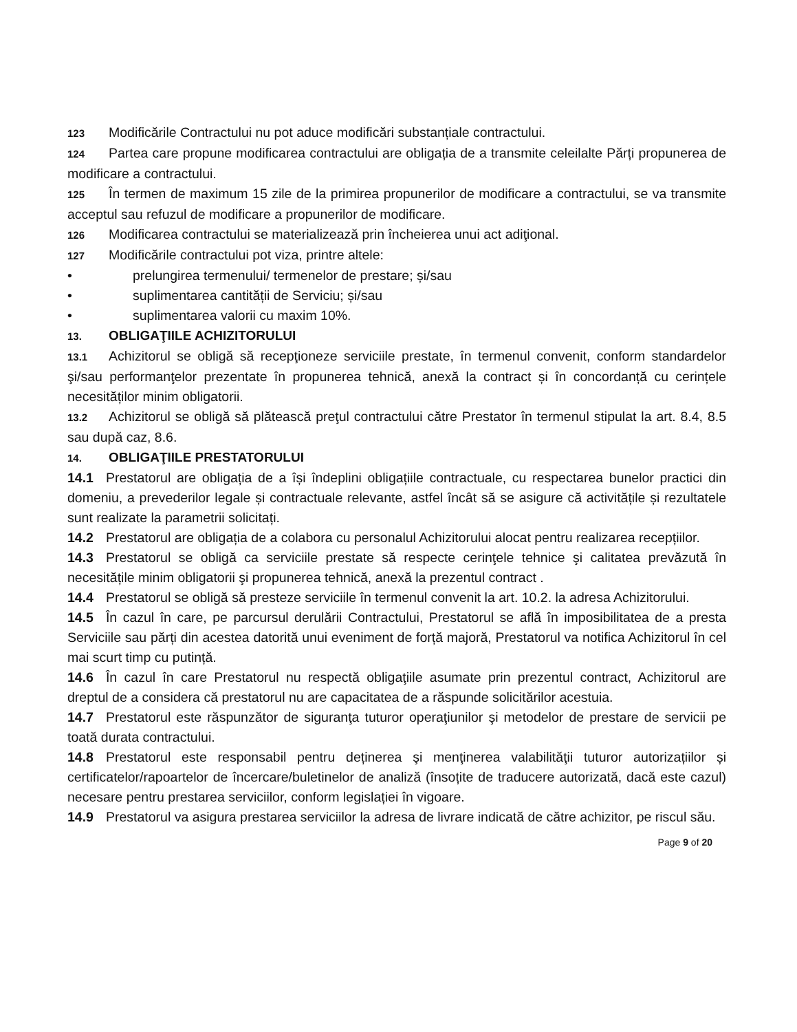123 Modificările Contractului nu pot aduce modificări substanțiale contractului.
124 Partea care propune modificarea contractului are obligația de a transmite celeilalte Părți propunerea de modificare a contractului.
125 În termen de maximum 15 zile de la primirea propunerilor de modificare a contractului, se va transmite acceptul sau refuzul de modificare a propunerilor de modificare.
126 Modificarea contractului se materializează prin încheierea unui act adiţional.
127 Modificările contractului pot viza, printre altele:
• prelungirea termenului/ termenelor de prestare; și/sau
• suplimentarea cantității de Serviciu; și/sau
• suplimentarea valorii cu maxim 10%.
13. OBLIGAŢIILE ACHIZITORULUI
13.1 Achizitorul se obligă să recepţioneze serviciile prestate, în termenul convenit, conform standardelor şi/sau performanţelor prezentate în propunerea tehnică, anexă la contract și în concordanță cu cerințele necesităților minim obligatorii.
13.2 Achizitorul se obligă să plătească preţul contractului către Prestator în termenul stipulat la art. 8.4, 8.5 sau după caz, 8.6.
14. OBLIGAŢIILE PRESTATORULUI
14.1 Prestatorul are obligația de a își îndeplini obligațiile contractuale, cu respectarea bunelor practici din domeniu, a prevederilor legale și contractuale relevante, astfel încât să se asigure că activitățile și rezultatele sunt realizate la parametrii solicitați.
14.2 Prestatorul are obligația de a colabora cu personalul Achizitorului alocat pentru realizarea recepțiilor.
14.3 Prestatorul se obligă ca serviciile prestate să respecte cerinţele tehnice şi calitatea prevăzută în necesitățile minim obligatorii şi propunerea tehnică, anexă la prezentul contract .
14.4 Prestatorul se obligă să presteze serviciile în termenul convenit la art. 10.2. la adresa Achizitorului.
14.5 În cazul în care, pe parcursul derulării Contractului, Prestatorul se află în imposibilitatea de a presta Serviciile sau părți din acestea datorită unui eveniment de forță majoră, Prestatorul va notifica Achizitorul în cel mai scurt timp cu putință.
14.6 În cazul în care Prestatorul nu respectă obligaţiile asumate prin prezentul contract, Achizitorul are dreptul de a considera că prestatorul nu are capacitatea de a răspunde solicitărilor acestuia.
14.7 Prestatorul este răspunzător de siguranţa tuturor operaţiunilor şi metodelor de prestare de servicii pe toată durata contractului.
14.8 Prestatorul este responsabil pentru deținerea şi menţinerea valabilităţii tuturor autorizațiilor și certificatelor/rapoartelor de încercare/buletinelor de analiză (însoțite de traducere autorizată, dacă este cazul) necesare pentru prestarea serviciilor, conform legislației în vigoare.
14.9 Prestatorul va asigura prestarea serviciilor la adresa de livrare indicată de către achizitor, pe riscul său.
Page 9 of 20